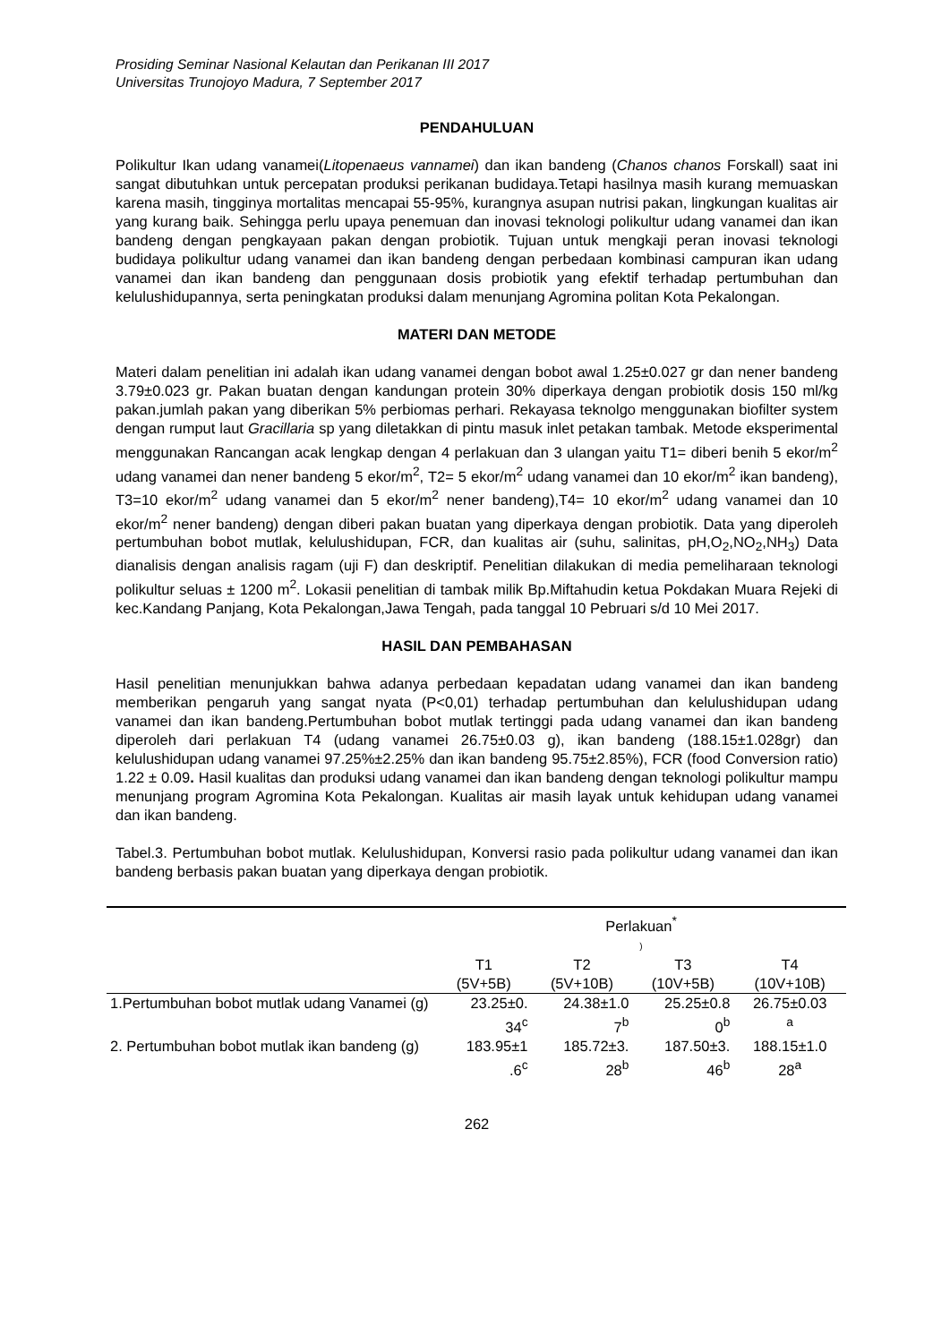Prosiding Seminar Nasional Kelautan dan Perikanan III 2017
Universitas Trunojoyo Madura, 7 September 2017
PENDAHULUAN
Polikultur Ikan udang vanamei(Litopenaeus vannamei) dan ikan bandeng (Chanos chanos Forskall) saat ini sangat dibutuhkan untuk percepatan produksi perikanan budidaya.Tetapi hasilnya masih kurang memuaskan karena masih, tingginya mortalitas mencapai 55-95%, kurangnya asupan nutrisi pakan, lingkungan kualitas air yang kurang baik. Sehingga perlu upaya penemuan dan inovasi teknologi polikultur udang vanamei dan ikan bandeng dengan pengkayaan pakan dengan probiotik. Tujuan untuk mengkaji peran inovasi teknologi budidaya polikultur udang vanamei dan ikan bandeng dengan perbedaan kombinasi campuran ikan udang vanamei dan ikan bandeng dan penggunaan dosis probiotik yang efektif terhadap pertumbuhan dan kelulushidupannya, serta peningkatan produksi dalam menunjang Agromina politan Kota Pekalongan.
MATERI DAN METODE
Materi dalam penelitian ini adalah ikan udang vanamei dengan bobot awal 1.25±0.027 gr dan nener bandeng 3.79±0.023 gr. Pakan buatan dengan kandungan protein 30% diperkaya dengan probiotik dosis 150 ml/kg pakan.jumlah pakan yang diberikan 5% perbiomas perhari. Rekayasa teknolgo menggunakan biofilter system dengan rumput laut Gracillaria sp yang diletakkan di pintu masuk inlet petakan tambak. Metode eksperimental menggunakan Rancangan acak lengkap dengan 4 perlakuan dan 3 ulangan yaitu T1= diberi benih 5 ekor/m<sup>2</sup> udang vanamei dan nener bandeng 5 ekor/m<sup>2</sup>, T2= 5 ekor/m<sup>2</sup> udang vanamei dan 10 ekor/m<sup>2</sup> ikan bandeng), T3=10 ekor/m<sup>2</sup> udang vanamei dan 5 ekor/m<sup>2</sup> nener bandeng),T4= 10 ekor/m<sup>2</sup> udang vanamei dan 10 ekor/m<sup>2</sup> nener bandeng) dengan diberi pakan buatan yang diperkaya dengan probiotik. Data yang diperoleh pertumbuhan bobot mutlak, kelulushidupan, FCR, dan kualitas air (suhu, salinitas, pH,O<sub>2</sub>,NO<sub>2</sub>,NH<sub>3</sub>) Data dianalisis dengan analisis ragam (uji F) dan deskriptif. Penelitian dilakukan di media pemeliharaan teknologi polikultur seluas ± 1200 m<sup>2</sup>. Lokasii penelitian di tambak milik Bp.Miftahudin ketua Pokdakan Muara Rejeki di kec.Kandang Panjang, Kota Pekalongan,Jawa Tengah, pada tanggal 10 Pebruari s/d 10 Mei 2017.
HASIL DAN PEMBAHASAN
Hasil penelitian menunjukkan bahwa adanya perbedaan kepadatan udang vanamei dan ikan bandeng memberikan pengaruh yang sangat nyata (P<0,01) terhadap pertumbuhan dan kelulushidupan udang vanamei dan ikan bandeng.Pertumbuhan bobot mutlak tertinggi pada udang vanamei dan ikan bandeng diperoleh dari perlakuan T4 (udang vanamei 26.75±0.03 g), ikan bandeng (188.15±1.028gr) dan kelulushidupan udang vanamei 97.25%±2.25% dan ikan bandeng 95.75±2.85%), FCR (food Conversion ratio) 1.22 ± 0.09. Hasil kualitas dan produksi udang vanamei dan ikan bandeng dengan teknologi polikultur mampu menunjang program Agromina Kota Pekalongan. Kualitas air masih layak untuk kehidupan udang vanamei dan ikan bandeng.
Tabel.3. Pertumbuhan bobot mutlak. Kelulushidupan, Konversi rasio pada polikultur udang vanamei dan ikan bandeng berbasis pakan buatan yang diperkaya dengan probiotik.
| | Perlakuan<sup>*</sup> ) | | | |
| --- | --- | --- | --- | --- |
| | T1 (5V+5B) | T2 (5V+10B) | T3 (10V+5B) | T4 (10V+10B) |
| 1.Pertumbuhan bobot mutlak udang Vanamei (g) | 23.25±0. 34<sup>c</sup> | 24.38±1.0 7<sup>b</sup> | 25.25±0.8 0<sup>b</sup> | 26.75±0.03 <sup>a</sup> |
| 2. Pertumbuhan bobot mutlak ikan bandeng (g) | 183.95±1 .6<sup>c</sup> | 185.72±3. 28<sup>b</sup> | 187.50±3. 46<sup>b</sup> | 188.15±1.0 28<sup>a</sup> |
262